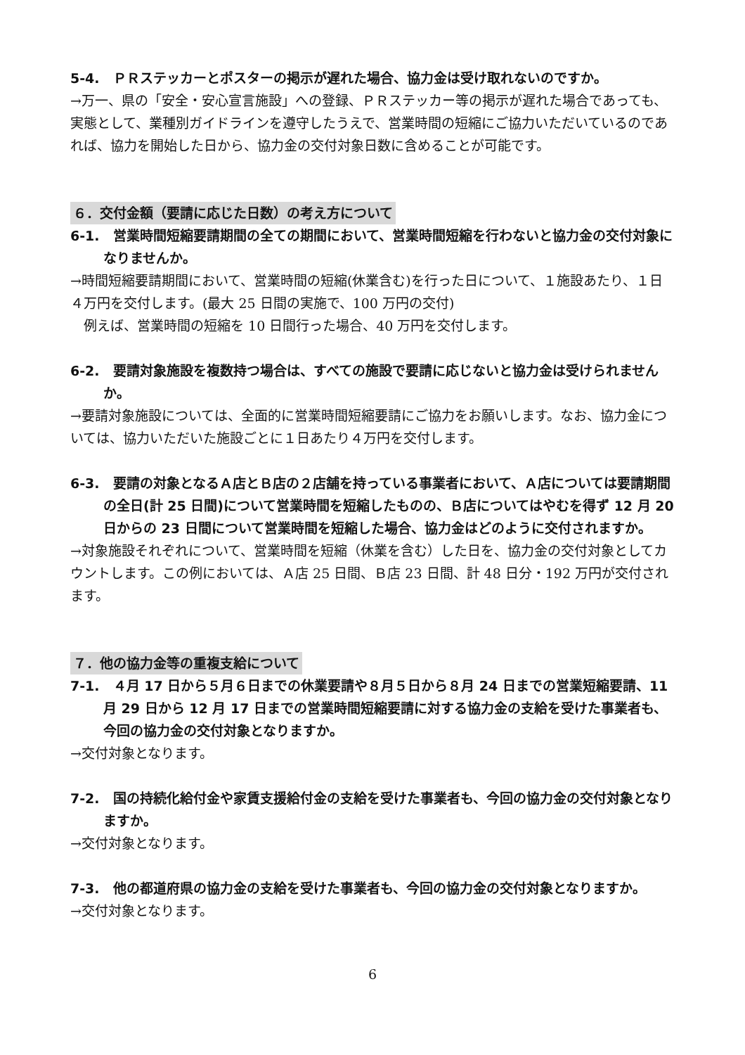5-4.　ＰＲステッカーとポスターの掲示が遅れた場合、協力金は受け取れないのですか。
→万一、県の「安全・安心宣言施設」への登録、ＰＲステッカー等の掲示が遅れた場合であっても、実態として、業種別ガイドラインを遵守したうえで、営業時間の短縮にご協力いただいているのであれば、協力を開始した日から、協力金の交付対象日数に含めることが可能です。
６．交付金額（要請に応じた日数）の考え方について
6-1.　営業時間短縮要請期間の全ての期間において、営業時間短縮を行わないと協力金の交付対象になりませんか。
→時間短縮要請期間において、営業時間の短縮(休業含む)を行った日について、１施設あたり、１日４万円を交付します。(最大 25 日間の実施で、100 万円の交付)
　例えば、営業時間の短縮を 10 日間行った場合、40 万円を交付します。
6-2.　要請対象施設を複数持つ場合は、すべての施設で要請に応じないと協力金は受けられませんか。
→要請対象施設については、全面的に営業時間短縮要請にご協力をお願いします。なお、協力金については、協力いただいた施設ごとに１日あたり４万円を交付します。
6-3.　要請の対象となるＡ店とＢ店の２店舗を持っている事業者において、Ａ店については要請期間の全日(計 25 日間)について営業時間を短縮したものの、Ｂ店についてはやむを得ず 12 月 20 日からの 23 日間について営業時間を短縮した場合、協力金はどのように交付されますか。
→対象施設それぞれについて、営業時間を短縮（休業を含む）した日を、協力金の交付対象としてカウントします。この例においては、Ａ店 25 日間、Ｂ店 23 日間、計 48 日分・192 万円が交付されます。
７．他の協力金等の重複支給について
7-1.　４月 17 日から５月６日までの休業要請や８月５日から８月 24 日までの営業短縮要請、11 月 29 日から 12 月 17 日までの営業時間短縮要請に対する協力金の支給を受けた事業者も、今回の協力金の交付対象となりますか。
→交付対象となります。
7-2.　国の持続化給付金や家賃支援給付金の支給を受けた事業者も、今回の協力金の交付対象となりますか。
→交付対象となります。
7-3.　他の都道府県の協力金の支給を受けた事業者も、今回の協力金の交付対象となりますか。
→交付対象となります。
6